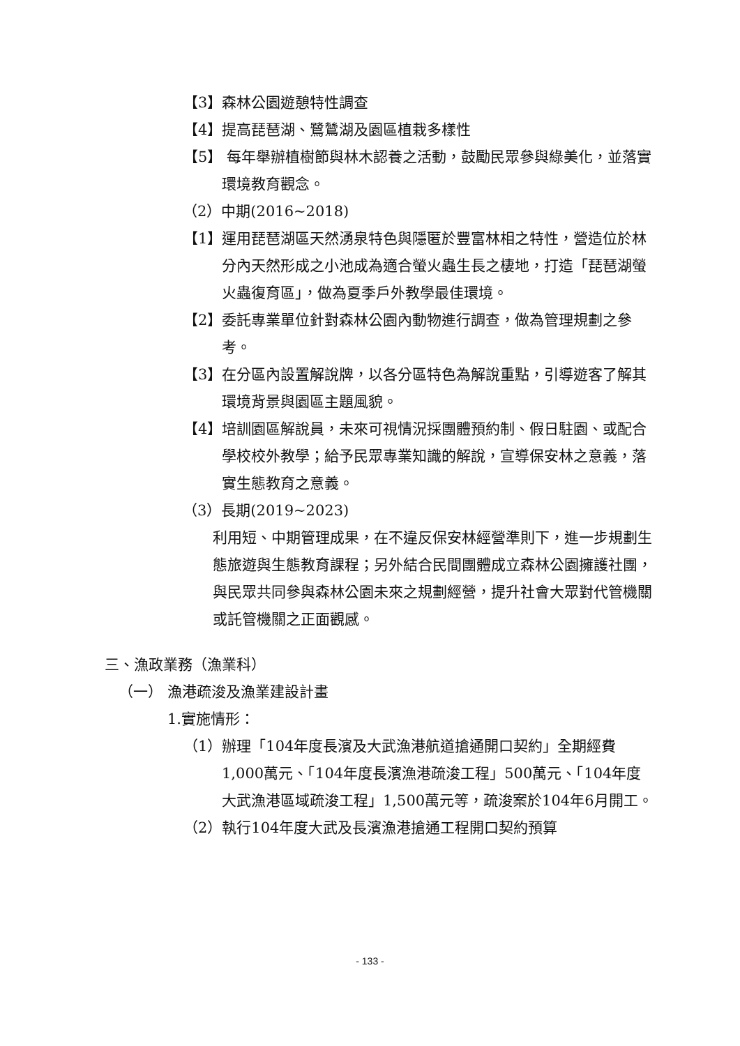【3】森林公園遊憩特性調查
【4】提高琵琶湖、鷺鷥湖及園區植栽多樣性
【5】 每年舉辦植樹節與林木認養之活動，鼓勵民眾參與綠美化，並落實環境教育觀念。
（2）中期(2016~2018)
【1】運用琵琶湖區天然湧泉特色與隱匿於豐富林相之特性，營造位於林分內天然形成之小池成為適合螢火蟲生長之棲地，打造「琵琶湖螢火蟲復育區」，做為夏季戶外教學最佳環境。
【2】委託專業單位針對森林公園內動物進行調查，做為管理規劃之參考。
【3】在分區內設置解說牌，以各分區特色為解說重點，引導遊客了解其環境背景與園區主題風貌。
【4】培訓園區解說員，未來可視情況採團體預約制、假日駐園、或配合學校校外教學；給予民眾專業知識的解說，宣導保安林之意義，落實生態教育之意義。
（3）長期(2019~2023)
利用短、中期管理成果，在不違反保安林經營準則下，進一步規劃生態旅遊與生態教育課程；另外結合民間團體成立森林公園擁護社團，與民眾共同參與森林公園未來之規劃經營，提升社會大眾對代管機關或託管機關之正面觀感。
三、漁政業務（漁業科）
（一） 漁港疏浚及漁業建設計畫
1.實施情形：
（1）辦理「104年度長濱及大武漁港航道搶通開口契約」全期經費1,000萬元、「104年度長濱漁港疏浚工程」500萬元、「104年度大武漁港區域疏浚工程」1,500萬元等，疏浚案於104年6月開工。
（2）執行104年度大武及長濱漁港搶通工程開口契約預算
- 133 -